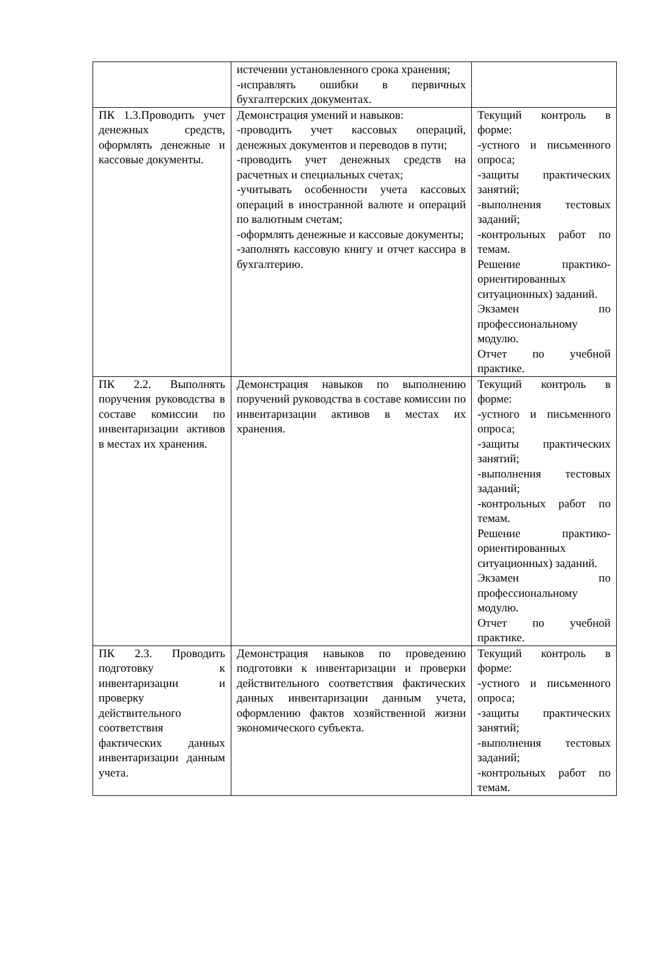| | истечении установленного срока хранения; -исправлять ошибки в первичных бухгалтерских документах. | |
| ПК 1.3.Проводить учет денежных средств, оформлять денежные и кассовые документы. | Демонстрация умений и навыков: -проводить учет кассовых операций, денежных документов и переводов в пути; -проводить учет денежных средств на расчетных и специальных счетах; -учитывать особенности учета кассовых операций в иностранной валюте и операций по валютным счетам; -оформлять денежные и кассовые документы; -заполнять кассовую книгу и отчет кассира в бухгалтерию. | Текущий контроль в форме: -устного и письменного опроса; -защиты практических занятий; -выполнения тестовых заданий; -контрольных работ по темам. Решение практико-ориентированных ситуационных) заданий. Экзамен по профессиональному модулю. Отчет по учебной практике. |
| ПК 2.2. Выполнять поручения руководства в составе комиссии по инвентаризации активов в местах их хранения. | Демонстрация навыков по выполнению поручений руководства в составе комиссии по инвентаризации активов в местах их хранения. | Текущий контроль в форме: -устного и письменного опроса; -защиты практических занятий; -выполнения тестовых заданий; -контрольных работ по темам. Решение практико-ориентированных ситуационных) заданий. Экзамен по профессиональному модулю. Отчет по учебной практике. |
| ПК 2.3. Проводить подготовку к инвентаризации и проверку действительного соответствия фактических данных инвентаризации данным учета. | Демонстрация навыков по проведению подготовки к инвентаризации и проверки действительного соответствия фактических данных инвентаризации данным учета, оформлению фактов хозяйственной жизни экономического субъекта. | Текущий контроль в форме: -устного и письменного опроса; -защиты практических занятий; -выполнения тестовых заданий; -контрольных работ по темам. |